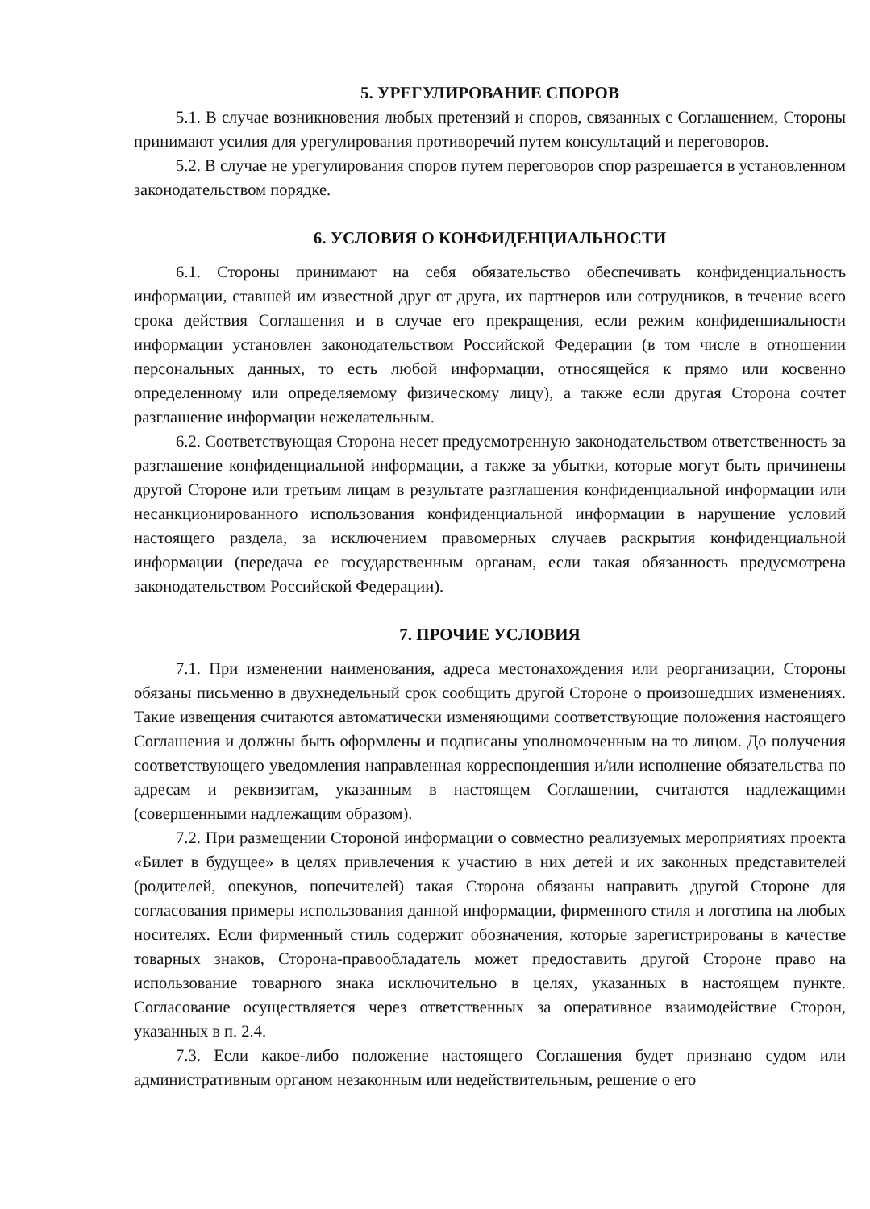5. УРЕГУЛИРОВАНИЕ СПОРОВ
5.1. В случае возникновения любых претензий и споров, связанных с Соглашением, Стороны принимают усилия для урегулирования противоречий путем консультаций и переговоров.
5.2. В случае не урегулирования споров путем переговоров спор разрешается в установленном законодательством порядке.
6. УСЛОВИЯ О КОНФИДЕНЦИАЛЬНОСТИ
6.1. Стороны принимают на себя обязательство обеспечивать конфиденциальность информации, ставшей им известной друг от друга, их партнеров или сотрудников, в течение всего срока действия Соглашения и в случае его прекращения, если режим конфиденциальности информации установлен законодательством Российской Федерации (в том числе в отношении персональных данных, то есть любой информации, относящейся к прямо или косвенно определенному или определяемому физическому лицу), а также если другая Сторона сочтет разглашение информации нежелательным.
6.2. Соответствующая Сторона несет предусмотренную законодательством ответственность за разглашение конфиденциальной информации, а также за убытки, которые могут быть причинены другой Стороне или третьим лицам в результате разглашения конфиденциальной информации или несанкционированного использования конфиденциальной информации в нарушение условий настоящего раздела, за исключением правомерных случаев раскрытия конфиденциальной информации (передача ее государственным органам, если такая обязанность предусмотрена законодательством Российской Федерации).
7. ПРОЧИЕ УСЛОВИЯ
7.1. При изменении наименования, адреса местонахождения или реорганизации, Стороны обязаны письменно в двухнедельный срок сообщить другой Стороне о произошедших изменениях. Такие извещения считаются автоматически изменяющими соответствующие положения настоящего Соглашения и должны быть оформлены и подписаны уполномоченным на то лицом. До получения соответствующего уведомления направленная корреспонденция и/или исполнение обязательства по адресам и реквизитам, указанным в настоящем Соглашении, считаются надлежащими (совершенными надлежащим образом).
7.2. При размещении Стороной информации о совместно реализуемых мероприятиях проекта «Билет в будущее» в целях привлечения к участию в них детей и их законных представителей (родителей, опекунов, попечителей) такая Сторона обязаны направить другой Стороне для согласования примеры использования данной информации, фирменного стиля и логотипа на любых носителях. Если фирменный стиль содержит обозначения, которые зарегистрированы в качестве товарных знаков, Сторона-правообладатель может предоставить другой Стороне право на использование товарного знака исключительно в целях, указанных в настоящем пункте. Согласование осуществляется через ответственных за оперативное взаимодействие Сторон, указанных в п. 2.4.
7.3. Если какое-либо положение настоящего Соглашения будет признано судом или административным органом незаконным или недействительным, решение о его